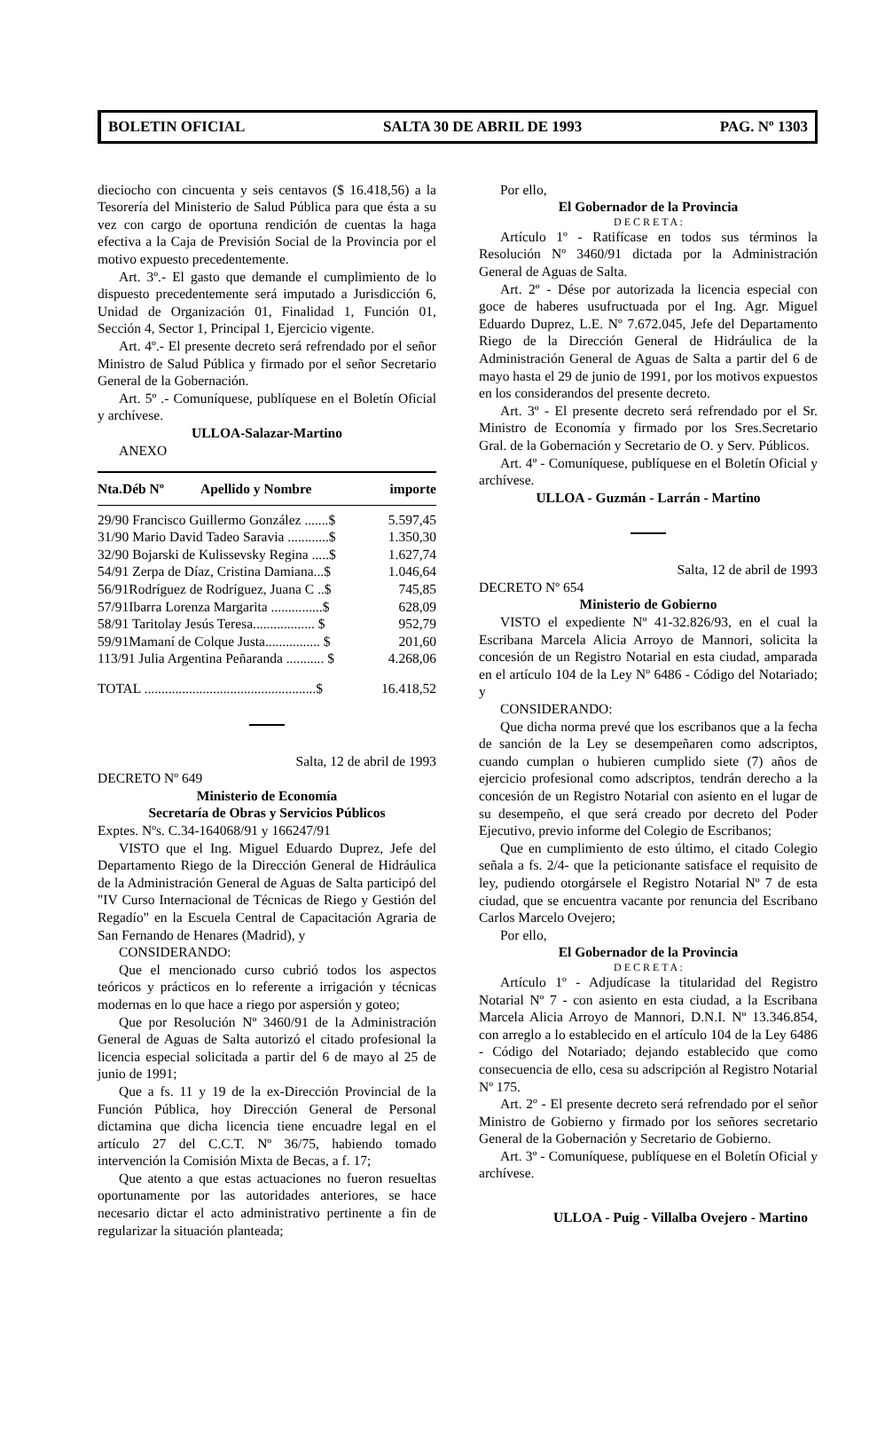BOLETIN OFICIAL SALTA 30 DE ABRIL DE 1993 PAG. Nº 1303
dieciocho con cincuenta y seis centavos ($ 16.418,56) a la Tesorería del Ministerio de Salud Pública para que ésta a su vez con cargo de oportuna rendición de cuentas la haga efectiva a la Caja de Previsión Social de la Provincia por el motivo expuesto precedentemente.
Art. 3º.- El gasto que demande el cumplimiento de lo dispuesto precedentemente será imputado a Jurisdicción 6, Unidad de Organización 01, Finalidad 1, Función 01, Sección 4, Sector 1, Principal 1, Ejercicio vigente.
Art. 4º.- El presente decreto será refrendado por el señor Ministro de Salud Pública y firmado por el señor Secretario General de la Gobernación.
Art. 5º .- Comuníquese, publíquese en el Boletín Oficial y archívese.
ULLOA-Salazar-Martino
ANEXO
| Nta.Déb Nº | Apellido y Nombre | importe |
| --- | --- | --- |
| 29/90 Francisco Guillermo González .......$ | | 5.597,45 |
| 31/90 Mario David Tadeo Saravia ............$ | | 1.350,30 |
| 32/90 Bojarski de Kulissevsky Regina .....$ | | 1.627,74 |
| 54/91 Zerpa de Díaz, Cristina Damiana...$ | | 1.046,64 |
| 56/91Rodríguez de Rodríguez, Juana C ..$ | | 745,85 |
| 57/91Ibarra Lorenza Margarita ...............$ | | 628,09 |
| 58/91 Taritolay Jesús Teresa.................. $ | | 952,79 |
| 59/91Mamaní de Colque Justa................ $ | | 201,60 |
| 113/91 Julia Argentina Peñaranda ........... $ | | 4.268,06 |
| TOTAL ..................................................$ | | 16.418,52 |
Salta, 12 de abril de 1993
DECRETO Nº 649
Ministerio de Economía
Secretaría de Obras y Servicios Públicos
Exptes. Nºs. C.34-164068/91 y 166247/91
VISTO que el Ing. Miguel Eduardo Duprez, Jefe del Departamento Riego de la Dirección General de Hidráulica de la Administración General de Aguas de Salta participó del "IV Curso Internacional de Técnicas de Riego y Gestión del Regadío" en la Escuela Central de Capacitación Agraria de San Fernando de Henares (Madrid), y
CONSIDERANDO:
Que el mencionado curso cubrió todos los aspectos teóricos y prácticos en lo referente a irrigación y técnicas modernas en lo que hace a riego por aspersión y goteo;
Que por Resolución Nº 3460/91 de la Administración General de Aguas de Salta autorizó el citado profesional la licencia especial solicitada a partir del 6 de mayo al 25 de junio de 1991;
Que a fs. 11 y 19 de la ex-Dirección Provincial de la Función Pública, hoy Dirección General de Personal dictamina que dicha licencia tiene encuadre legal en el artículo 27 del C.C.T. Nº 36/75, habiendo tomado intervención la Comisión Mixta de Becas, a f. 17;
Que atento a que estas actuaciones no fueron resueltas oportunamente por las autoridades anteriores, se hace necesario dictar el acto administrativo pertinente a fin de regularizar la situación planteada;
Por ello,
El Gobernador de la Provincia
D E C R E T A :
Artículo 1º - Ratifícase en todos sus términos la Resolución Nº 3460/91 dictada por la Administración General de Aguas de Salta.
Art. 2º - Dése por autorizada la licencia especial con goce de haberes usufructuada por el Ing. Agr. Miguel Eduardo Duprez, L.E. Nº 7.672.045, Jefe del Departamento Riego de la Dirección General de Hidráulica de la Administración General de Aguas de Salta a partir del 6 de mayo hasta el 29 de junio de 1991, por los motivos expuestos en los considerandos del presente decreto.
Art. 3º - El presente decreto será refrendado por el Sr. Ministro de Economía y firmado por los Sres.Secretario Gral. de la Gobernación y Secretario de O. y Serv. Públicos.
Art. 4º - Comuníquese, publíquese en el Boletín Oficial y archívese.
ULLOA - Guzmán - Larrán - Martino
Salta, 12 de abril de 1993
DECRETO Nº 654
Ministerio de Gobierno
VISTO el expediente Nº 41-32.826/93, en el cual la Escribana Marcela Alicia Arroyo de Mannori, solicita la concesión de un Registro Notarial en esta ciudad, amparada en el artículo 104 de la Ley Nº 6486 - Código del Notariado; y
CONSIDERANDO:
Que dicha norma prevé que los escribanos que a la fecha de sanción de la Ley se desempeñaren como adscriptos, cuando cumplan o hubieren cumplido siete (7) años de ejercicio profesional como adscriptos, tendrán derecho a la concesión de un Registro Notarial con asiento en el lugar de su desempeño, el que será creado por decreto del Poder Ejecutivo, previo informe del Colegio de Escribanos;
Que en cumplimiento de esto último, el citado Colegio señala a fs. 2/4- que la peticionante satisface el requisito de ley, pudiendo otorgársele el Registro Notarial Nº 7 de esta ciudad, que se encuentra vacante por renuncia del Escribano Carlos Marcelo Ovejero;
Por ello,
El Gobernador de la Provincia
D E C R E T A :
Artículo 1º - Adjudícase la titularidad del Registro Notarial Nº 7 - con asiento en esta ciudad, a la Escribana Marcela Alicia Arroyo de Mannori, D.N.I. Nº 13.346.854, con arreglo a lo establecido en el artículo 104 de la Ley 6486 - Código del Notariado; dejando establecido que como consecuencia de ello, cesa su adscripción al Registro Notarial Nº 175.
Art. 2º - El presente decreto será refrendado por el señor Ministro de Gobierno y firmado por los señores secretario General de la Gobernación y Secretario de Gobierno.
Art. 3º - Comuníquese, publíquese en el Boletín Oficial y archívese.
ULLOA - Puig - Villalba Ovejero - Martino